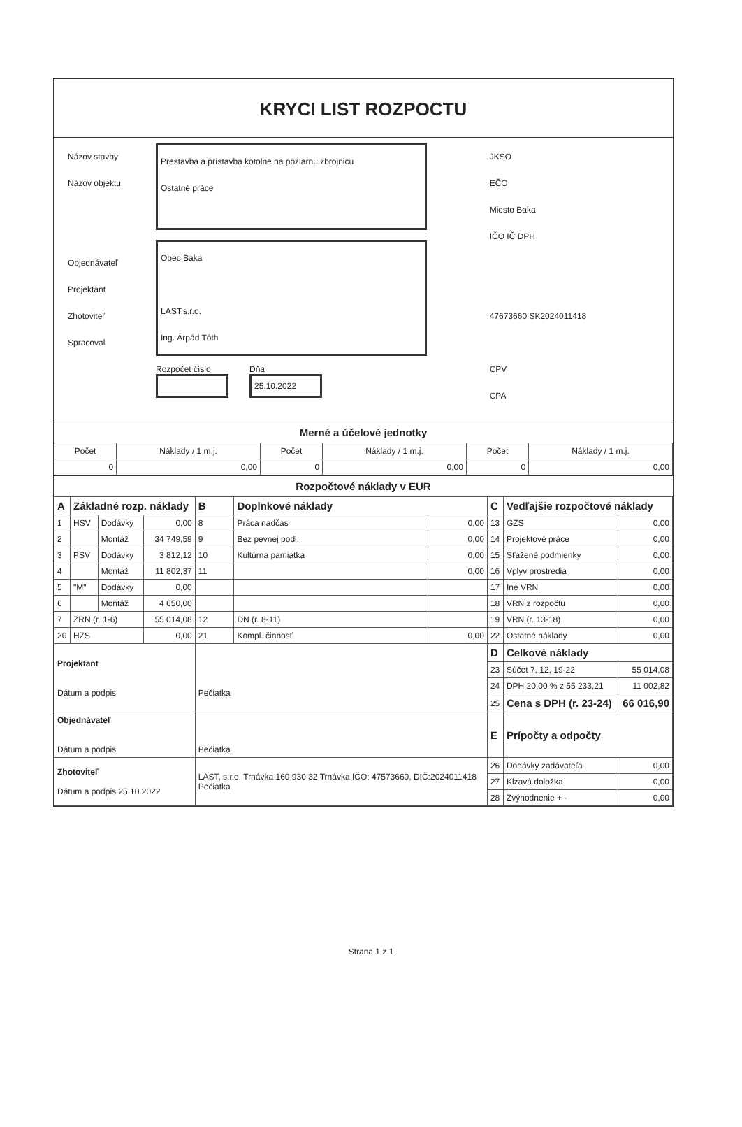KRYCI LIST ROZPOCTU
Názov stavby
Názov objektu
Objednávateľ
Projektant
Zhotoviteľ
Spracoval
Prestavba a prístavba kotolne na požiarnu zbrojnicu
Ostatné práce
Obec Baka
LAST,s.r.o.
Ing. Árpád Tóth
Rozpočet číslo Dňa
25.10.2022
JKSO
EČO
Miesto Baka
IČO IČ DPH
47673660 SK2024011418
CPV
CPA
Merné a účelové jednotky
| Počet | Náklady / 1 m.j. | Počet | Náklady / 1 m.j. | Počet | Náklady / 1 m.j. |
| --- | --- | --- | --- | --- | --- |
| 0 | 0,00 | 0 | 0,00 | 0 | 0,00 |
Rozpočtové náklady v EUR
| A | Základné rozp. náklady | | | B | Doplnkové náklady | | C | Vedľajšie rozpočtové náklady | |
| 1 | HSV | Dodávky | 0,00 | 8 | Práca nadčas | 0,00 | 13 | GZS | 0,00 |
| 2 | | Montáž | 34 749,59 | 9 | Bez pevnej podl. | 0,00 | 14 | Projektové práce | 0,00 |
| 3 | PSV | Dodávky | 3 812,12 | 10 | Kultúrna pamiatka | 0,00 | 15 | Sťažené podmienky | 0,00 |
| 4 | | Montáž | 11 802,37 | 11 | | 0,00 | 16 | Vplyv prostredia | 0,00 |
| 5 | "M" | Dodávky | 0,00 | | | | 17 | Iné VRN | 0,00 |
| 6 | | Montáž | 4 650,00 | | | | 18 | VRN z rozpočtu | 0,00 |
| 7 | ZRN (r. 1-6) | | 55 014,08 | 12 | DN (r. 8-11) | | 19 | VRN (r. 13-18) | 0,00 |
| 20 | HZS | | 0,00 | 21 | Kompl. činnosť | 0,00 | 22 | Ostatné náklady | 0,00 |
| Projektant Dátum a podpis | | | | Pečiatka | | | D | Celkové náklady | |
| | | | | | | | 23 | Súčet 7, 12, 19-22 | 55 014,08 |
| | | | | | | | 24 | DPH 20,00 % z 55 233,21 | 11 002,82 |
| | | | | | | | 25 | Cena s DPH (r. 23-24) | 66 016,90 |
| Objednávateľ Dátum a podpis | | | | Pečiatka | | | E | Prípočty a odpočty | |
| Zhotoviteľ Dátum a podpis 25.10.2022 | | | | LAST, s.r.o. Trnávka 160 930 32 Trnávka IČO: 47573660, DIČ:2024011418 Pečiatka | | | 26 | Dodávky zadávateľa | 0,00 |
| | | | | | | | 27 | Klzavá doložka | 0,00 |
| | | | | | | | 28 | Zvýhodnenie + - | 0,00 |
Strana 1 z 1